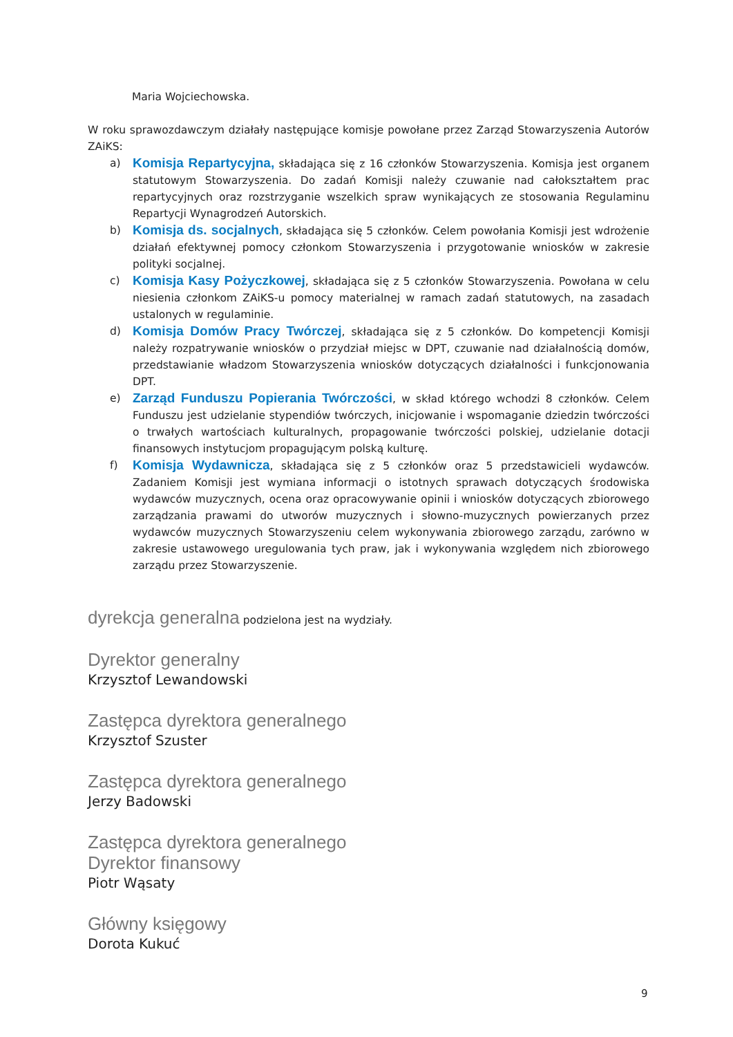Maria Wojciechowska.
W roku sprawozdawczym działały następujące komisje powołane przez Zarząd Stowarzyszenia Autorów ZAiKS:
a) Komisja Repartycyjna, składająca się z 16 członków Stowarzyszenia. Komisja jest organem statutowym Stowarzyszenia. Do zadań Komisji należy czuwanie nad całokształtem prac repartycyjnych oraz rozstrzyganie wszelkich spraw wynikających ze stosowania Regulaminu Repartycji Wynagrodzeń Autorskich.
b) Komisja ds. socjalnych, składająca się 5 członków. Celem powołania Komisji jest wdrożenie działań efektywnej pomocy członkom Stowarzyszenia i przygotowanie wniosków w zakresie polityki socjalnej.
c) Komisja Kasy Pożyczkowej, składająca się z 5 członków Stowarzyszenia. Powołana w celu niesienia członkom ZAiKS-u pomocy materialnej w ramach zadań statutowych, na zasadach ustalonych w regulaminie.
d) Komisja Domów Pracy Twórczej, składająca się z 5 członków. Do kompetencji Komisji należy rozpatrywanie wniosków o przydział miejsc w DPT, czuwanie nad działalnością domów, przedstawianie władzom Stowarzyszenia wniosków dotyczących działalności i funkcjonowania DPT.
e) Zarząd Funduszu Popierania Twórczości, w skład którego wchodzi 8 członków. Celem Funduszu jest udzielanie stypendiów twórczych, inicjowanie i wspomaganie dziedzin twórczości o trwałych wartościach kulturalnych, propagowanie twórczości polskiej, udzielanie dotacji finansowych instytucjom propagującym polską kulturę.
f) Komisja Wydawnicza, składająca się z 5 członków oraz 5 przedstawicieli wydawców. Zadaniem Komisji jest wymiana informacji o istotnych sprawach dotyczących środowiska wydawców muzycznych, ocena oraz opracowywanie opinii i wniosków dotyczących zbiorowego zarządzania prawami do utworów muzycznych i słowno-muzycznych powierzanych przez wydawców muzycznych Stowarzyszeniu celem wykonywania zbiorowego zarządu, zarówno w zakresie ustawowego uregulowania tych praw, jak i wykonywania względem nich zbiorowego zarządu przez Stowarzyszenie.
dyrekcja generalna podzielona jest na wydziały.
Dyrektor generalny
Krzysztof Lewandowski
Zastępca dyrektora generalnego
Krzysztof Szuster
Zastępca dyrektora generalnego
Jerzy Badowski
Zastępca dyrektora generalnego
Dyrektor finansowy
Piotr Wąsaty
Główny księgowy
Dorota Kukuć
9